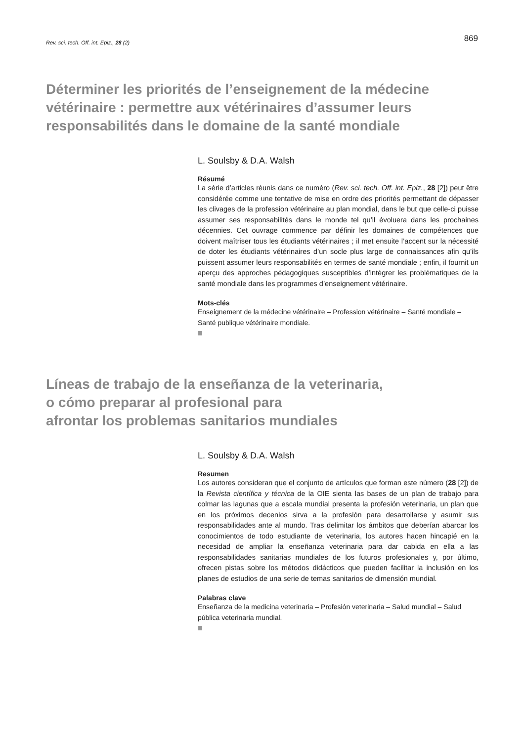Rev. sci. tech. Off. int. Epiz., 28 (2)
869
Déterminer les priorités de l’enseignement de la médecine vétérinaire : permettre aux vétérinaires d’assumer leurs responsabilités dans le domaine de la santé mondiale
L. Soulsby & D.A. Walsh
Résumé
La série d’articles réunis dans ce numéro (Rev. sci. tech. Off. int. Epiz., 28 [2]) peut être considérée comme une tentative de mise en ordre des priorités permettant de dépasser les clivages de la profession vétérinaire au plan mondial, dans le but que celle-ci puisse assumer ses responsabilités dans le monde tel qu’il évoluera dans les prochaines décennies. Cet ouvrage commence par définir les domaines de compétences que doivent maîtriser tous les étudiants vétérinaires ; il met ensuite l’accent sur la nécessité de doter les étudiants vétérinaires d’un socle plus large de connaissances afin qu’ils puissent assumer leurs responsabilités en termes de santé mondiale ; enfin, il fournit un aperçu des approches pédagogiques susceptibles d’intégrer les problématiques de la santé mondiale dans les programmes d’enseignement vétérinaire.
Mots-clés
Enseignement de la médecine vétérinaire – Profession vétérinaire – Santé mondiale – Santé publique vétérinaire mondiale.
Líneas de trabajo de la enseñanza de la veterinaria,
o cómo preparar al profesional para
afrontar los problemas sanitarios mundiales
L. Soulsby & D.A. Walsh
Resumen
Los autores consideran que el conjunto de artículos que forman este número (28 [2]) de la Revista científica y técnica de la OIE sienta las bases de un plan de trabajo para colmar las lagunas que a escala mundial presenta la profesión veterinaria, un plan que en los próximos decenios sirva a la profesión para desarrollarse y asumir sus responsabilidades ante al mundo. Tras delimitar los ámbitos que deberían abarcar los conocimientos de todo estudiante de veterinaria, los autores hacen hincapié en la necesidad de ampliar la enseñanza veterinaria para dar cabida en ella a las responsabilidades sanitarias mundiales de los futuros profesionales y, por último, ofrecen pistas sobre los métodos didácticos que pueden facilitar la inclusión en los planes de estudios de una serie de temas sanitarios de dimensión mundial.
Palabras clave
Enseñanza de la medicina veterinaria – Profesión veterinaria – Salud mundial – Salud pública veterinaria mundial.